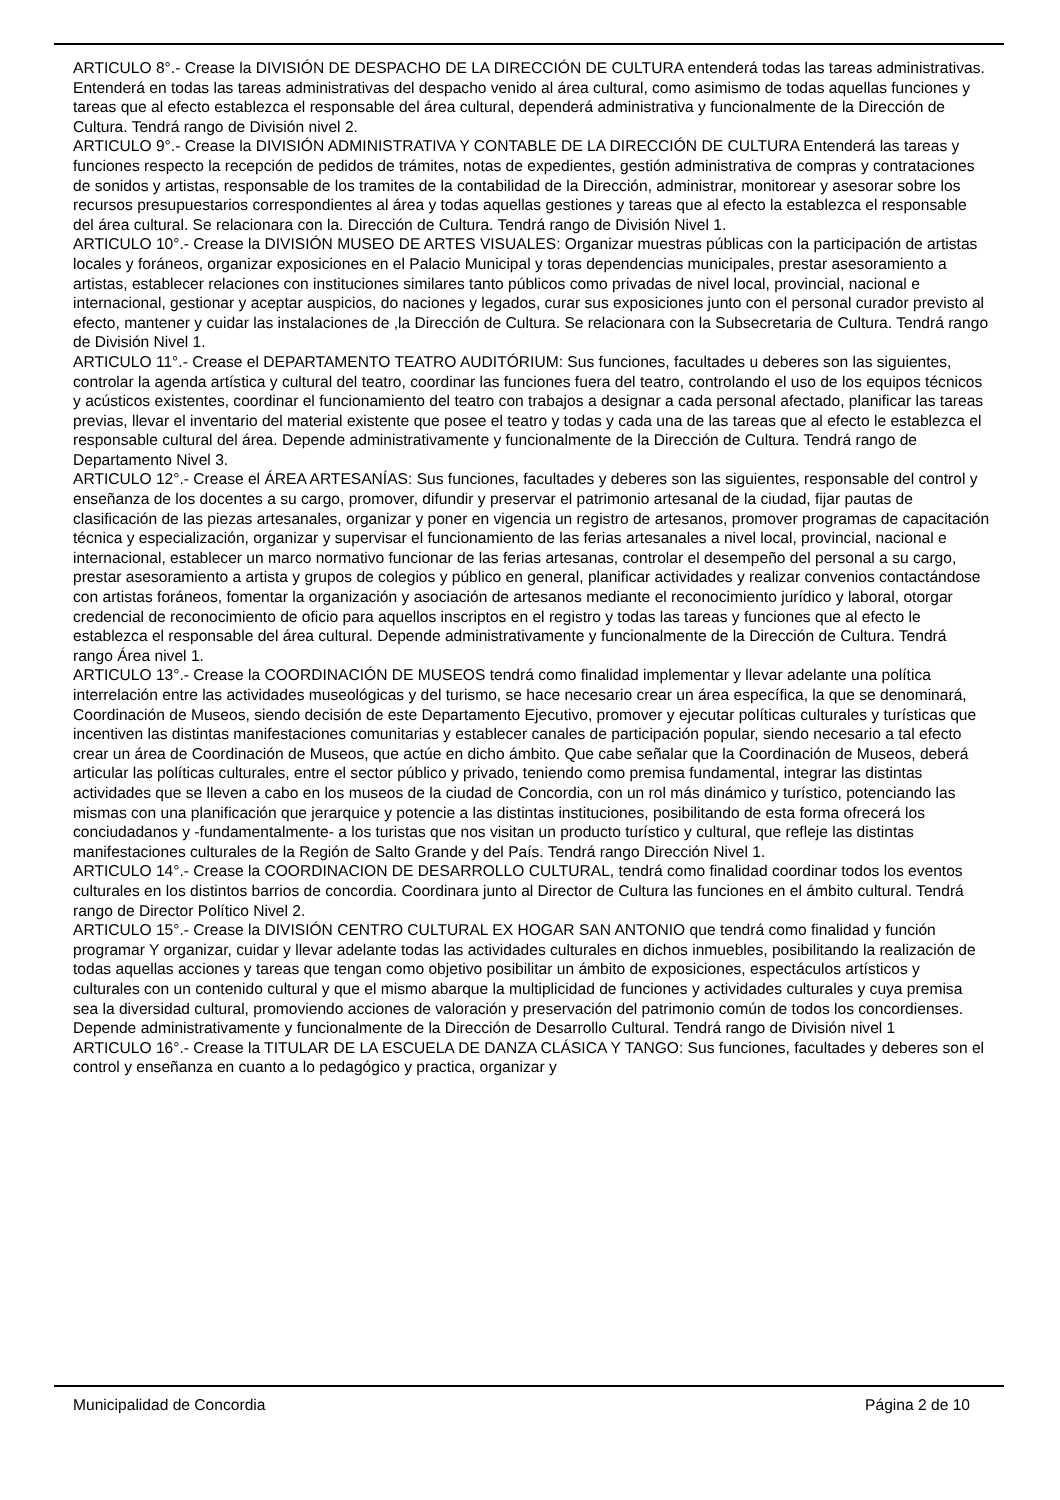ARTICULO 8°.- Crease la DIVISIÓN DE DESPACHO DE LA DIRECCIÓN DE CULTURA entenderá todas las tareas administrativas. Entenderá en todas las tareas administrativas del despacho venido al área cultural, como asimismo de todas aquellas funciones y tareas que al efecto establezca el responsable del área cultural, dependerá administrativa y funcionalmente de la Dirección de Cultura. Tendrá rango de División nivel 2.
ARTICULO 9°.- Crease la DIVISIÓN ADMINISTRATIVA Y CONTABLE DE LA DIRECCIÓN DE CULTURA Entenderá las tareas y funciones respecto la recepción de pedidos de trámites, notas de expedientes, gestión administrativa de compras y contrataciones de sonidos y artistas, responsable de los tramites de la contabilidad de la Dirección, administrar, monitorear y asesorar sobre los recursos presupuestarios correspondientes al área y todas aquellas gestiones y tareas que al efecto la establezca el responsable del área cultural. Se relacionara con la. Dirección de Cultura. Tendrá rango de División Nivel 1.
ARTICULO 10°.- Crease la DIVISIÓN MUSEO DE ARTES VISUALES: Organizar muestras públicas con la participación de artistas locales y foráneos, organizar exposiciones en el Palacio Municipal y toras dependencias municipales, prestar asesoramiento a artistas, establecer relaciones con instituciones similares tanto públicos como privadas de nivel local, provincial, nacional e internacional, gestionar y aceptar auspicios, do naciones y legados, curar sus exposiciones junto con el personal curador previsto al efecto, mantener y cuidar las instalaciones de ,la Dirección de Cultura. Se relacionara con la Subsecretaria de Cultura. Tendrá rango de División Nivel 1.
ARTICULO 11°.- Crease el DEPARTAMENTO TEATRO AUDITÓRIUM: Sus funciones, facultades u deberes son las siguientes, controlar la agenda artística y cultural del teatro, coordinar las funciones fuera del teatro, controlando el uso de los equipos técnicos y acústicos existentes, coordinar el funcionamiento del teatro con trabajos a designar a cada personal afectado, planificar las tareas previas, llevar el inventario del material existente que posee el teatro y todas y cada una de las tareas que al efecto le establezca el responsable cultural del área. Depende administrativamente y funcionalmente de la Dirección de Cultura. Tendrá rango de Departamento Nivel 3.
ARTICULO 12°.- Crease el ÁREA ARTESANÍAS: Sus funciones, facultades y deberes son las siguientes, responsable del control y enseñanza de los docentes a su cargo, promover, difundir y preservar el patrimonio artesanal de la ciudad, fijar pautas de clasificación de las piezas artesanales, organizar y poner en vigencia un registro de artesanos, promover programas de capacitación técnica y especialización, organizar y supervisar el funcionamiento de las ferias artesanales a nivel local, provincial, nacional e internacional, establecer un marco normativo funcionar de las ferias artesanas, controlar el desempeño del personal a su cargo, prestar asesoramiento a artista y grupos de colegios y público en general, planificar actividades y realizar convenios contactándose con artistas foráneos, fomentar la organización y asociación de artesanos mediante el reconocimiento jurídico y laboral, otorgar credencial de reconocimiento de oficio para aquellos inscriptos en el registro y todas las tareas y funciones que al efecto le establezca el responsable del área cultural. Depende administrativamente y funcionalmente de la Dirección de Cultura. Tendrá rango Área nivel 1.
ARTICULO 13°.- Crease la COORDINACIÓN DE MUSEOS tendrá como finalidad implementar y llevar adelante una política interrelación entre las actividades museológicas y del turismo, se hace necesario crear un área específica, la que se denominará, Coordinación de Museos, siendo decisión de este Departamento Ejecutivo, promover y ejecutar políticas culturales y turísticas que incentiven las distintas manifestaciones comunitarias y establecer canales de participación popular, siendo necesario a tal efecto crear un área de Coordinación de Museos, que actúe en dicho ámbito. Que cabe señalar que la Coordinación de Museos, deberá articular las políticas culturales, entre el sector público y privado, teniendo como premisa fundamental, integrar las distintas actividades que se lleven a cabo en los museos de la ciudad de Concordia, con un rol más dinámico y turístico, potenciando las mismas con una planificación que jerarquice y potencie a las distintas instituciones, posibilitando de esta forma ofrecerá los conciudadanos y -fundamentalmente- a los turistas que nos visitan un producto turístico y cultural, que refleje las distintas manifestaciones culturales de la Región de Salto Grande y del País. Tendrá rango Dirección Nivel 1.
ARTICULO 14°.- Crease la COORDINACION DE DESARROLLO CULTURAL, tendrá como finalidad coordinar todos los eventos culturales en los distintos barrios de concordia. Coordinara junto al Director de Cultura las funciones en el ámbito cultural. Tendrá rango de Director Político Nivel 2.
ARTICULO 15°.- Crease la DIVISIÓN CENTRO CULTURAL EX HOGAR SAN ANTONIO que tendrá como finalidad y función programar Y organizar, cuidar y llevar adelante todas las actividades culturales en dichos inmuebles, posibilitando la realización de todas aquellas acciones y tareas que tengan como objetivo posibilitar un ámbito de exposiciones, espectáculos artísticos y culturales con un contenido cultural y que el mismo abarque la multiplicidad de funciones y actividades culturales y cuya premisa sea la diversidad cultural, promoviendo acciones de valoración y preservación del patrimonio común de todos los concordienses. Depende administrativamente y funcionalmente de la Dirección de Desarrollo Cultural. Tendrá rango de División nivel 1
ARTICULO 16°.- Crease la TITULAR DE LA ESCUELA DE DANZA CLÁSICA Y TANGO: Sus funciones, facultades y deberes son el control y enseñanza en cuanto a lo pedagógico y practica, organizar y
Municipalidad de Concordia Página 2 de 10